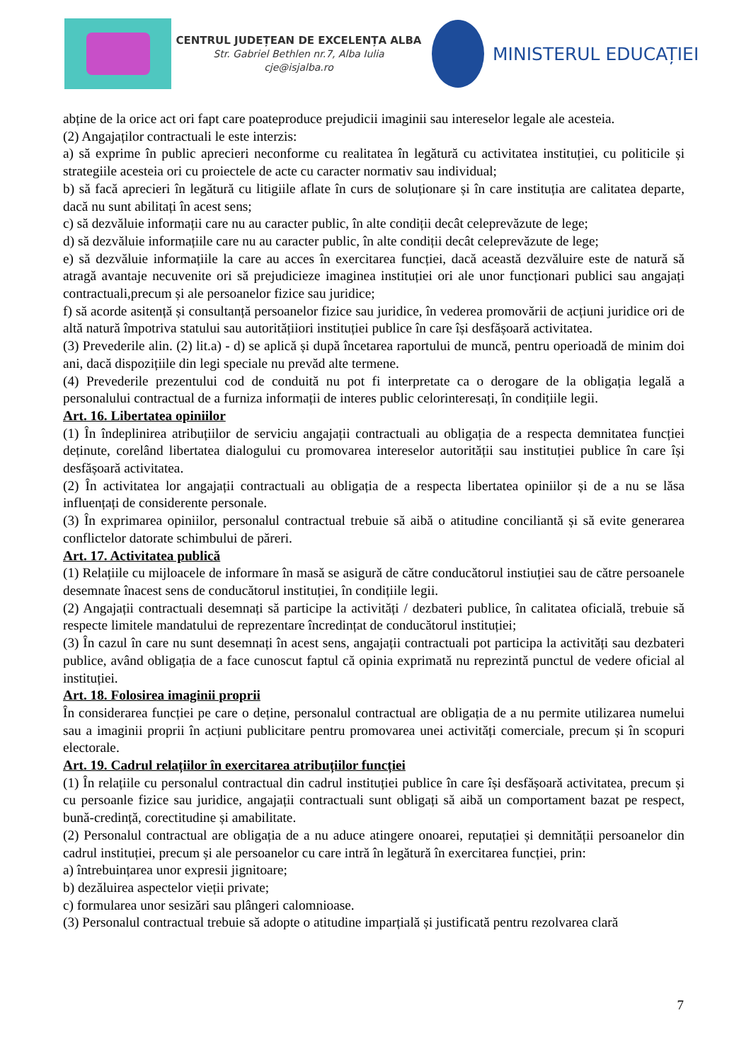CENTRUL JUDEȚEAN DE EXCELENȚA ALBA
Str. Gabriel Bethlen nr.7, Alba Iulia
cje@isjalba.ro
MINISTERUL EDUCAȚIEI
abține de la orice act ori fapt care poateproduce prejudicii imaginii sau intereselor legale ale acesteia.
(2) Angajaților contractuali le este interzis:
a) să exprime în public aprecieri neconforme cu realitatea în legătură cu activitatea instituției, cu politicile și strategiile acesteia ori cu proiectele de acte cu caracter normativ sau individual;
b) să facă aprecieri în legătură cu litigiile aflate în curs de soluționare și în care instituția are calitatea departe, dacă nu sunt abilitați în acest sens;
c) să dezvăluie informații care nu au caracter public, în alte condiții decât celeprevăzute de lege;
d) să dezvăluie informațiile care nu au caracter public, în alte condiții decât celeprevăzute de lege;
e) să dezvăluie informațiile la care au acces în exercitarea funcției, dacă această dezvăluire este de natură să atragă avantaje necuvenite ori să prejudicieze imaginea instituției ori ale unor funcționari publici sau angajați contractuali,precum și ale persoanelor fizice sau juridice;
f) să acorde asitență și consultanță persoanelor fizice sau juridice, în vederea promovării de acțiuni juridice ori de altă natură împotriva statului sau autoritățiiori instituției publice în care își desfășoară activitatea.
(3) Prevederile alin. (2) lit.a) - d) se aplică și după încetarea raportului de muncă, pentru operioadă de minim doi ani, dacă dispozițiile din legi speciale nu prevăd alte termene.
(4) Prevederile prezentului cod de conduită nu pot fi interpretate ca o derogare de la obligația legală a personalului contractual de a furniza informații de interes public celorinteresați, în condițiile legii.
Art. 16. Libertatea opiniilor
(1) În îndeplinirea atribuțiilor de serviciu angajații contractuali au obligația de a respecta demnitatea funcției deținute, corelând libertatea dialogului cu promovarea intereselor autorității sau instituției publice în care își desfășoară activitatea.
(2) În activitatea lor angajații contractuali au obligația de a respecta libertatea opiniilor și de a nu se lăsa influențați de considerente personale.
(3) În exprimarea opiniilor, personalul contractual trebuie să aibă o atitudine conciliantă și să evite generarea conflictelor datorate schimbului de păreri.
Art. 17. Activitatea publică
(1) Relațiile cu mijloacele de informare în masă se asigură de către conducătorul instiuției sau de către persoanele desemnate înacest sens de conducătorul instituției, în condițiile legii.
(2) Angajații contractuali desemnați să participe la activități / dezbateri publice, în calitatea oficială, trebuie să respecte limitele mandatului de reprezentare încredințat de conducătorul instituției;
(3) În cazul în care nu sunt desemnați în acest sens, angajații contractuali pot participa la activități sau dezbateri publice, având obligația de a face cunoscut faptul că opinia exprimată nu reprezintă punctul de vedere oficial al instituției.
Art. 18. Folosirea imaginii proprii
În considerarea funcției pe care o deține, personalul contractual are obligația de a nu permite utilizarea numelui sau a imaginii proprii în acțiuni publicitare pentru promovarea unei activități comerciale, precum și în scopuri electorale.
Art. 19. Cadrul relațiilor în exercitarea atribuțiilor funcției
(1) În relațiile cu personalul contractual din cadrul instituției publice în care își desfășoară activitatea, precum și cu persoanle fizice sau juridice, angajații contractuali sunt obligați să aibă un comportament bazat pe respect, bună-credință, corectitudine și amabilitate.
(2) Personalul contractual are obligația de a nu aduce atingere onoarei, reputației și demnității persoanelor din cadrul instituției, precum și ale persoanelor cu care intră în legătură în exercitarea funcției, prin:
a) întrebuințarea unor expresii jignitoare;
b) dezăluirea aspectelor vieții private;
c) formularea unor sesizări sau plângeri calomnioase.
(3) Personalul contractual trebuie să adopte o atitudine imparțială și justificată pentru rezolvarea clară
7